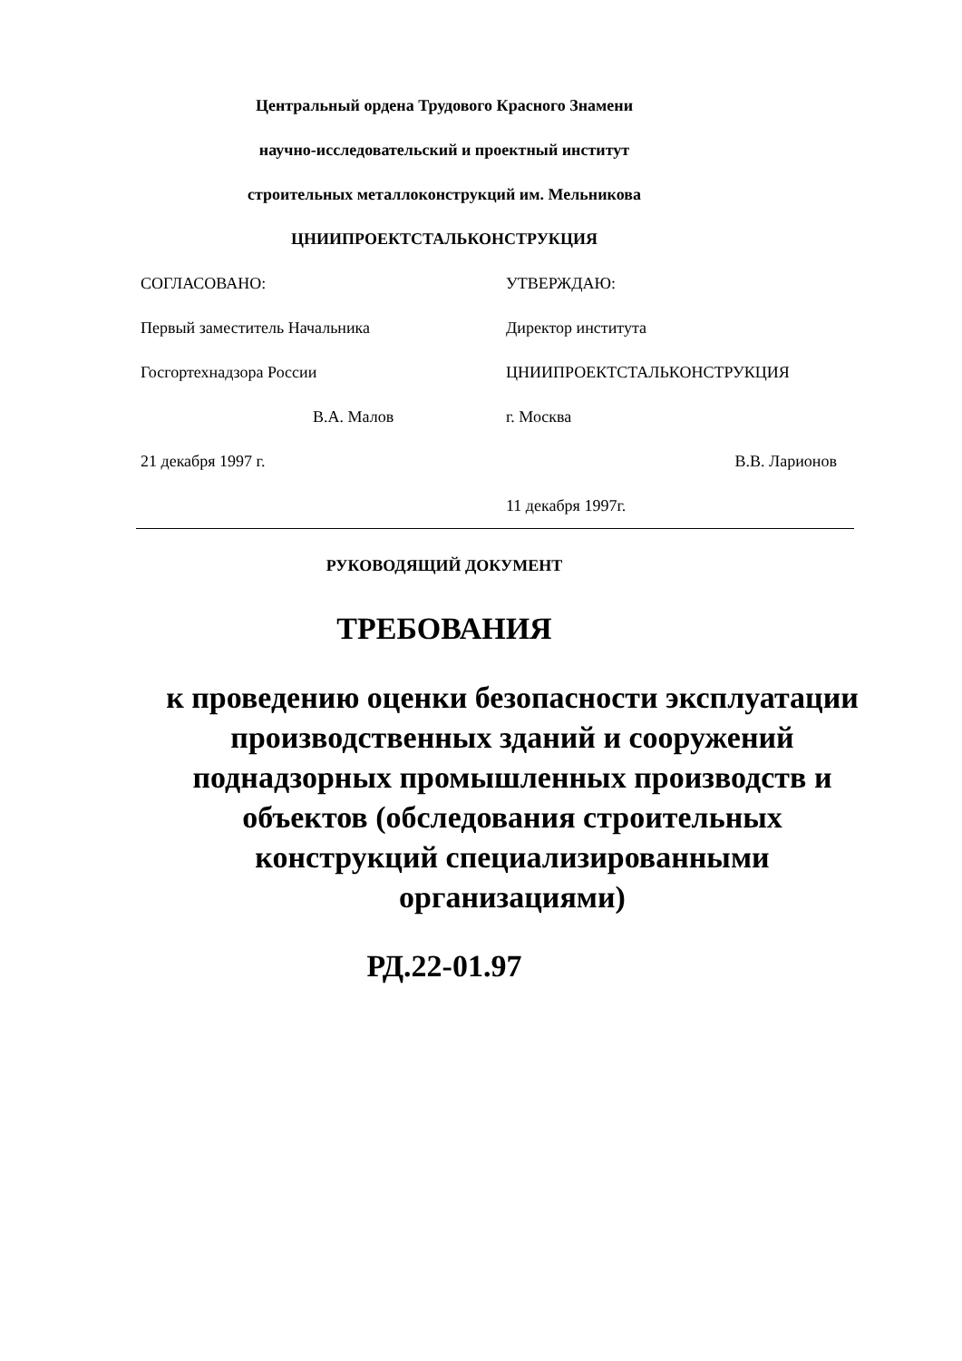Центральный ордена Трудового Красного Знамени
научно-исследовательский и проектный институт
строительных металлоконструкций им. Мельникова
ЦНИИПРОЕКТСТАЛЬКОНСТРУКЦИЯ
СОГЛАСОВАНО:
УТВЕРЖДАЮ:
Первый заместитель Начальника
Директор института
Госгортехнадзора России
ЦНИИПРОЕКТСТАЛЬКОНСТРУКЦИЯ
В.А. Малов
г. Москва
21 декабря 1997 г.
В.В. Ларионов
11 декабря 1997г.
РУКОВОДЯЩИЙ ДОКУМЕНТ
ТРЕБОВАНИЯ
к проведению оценки безопасности эксплуатации производственных зданий и сооружений поднадзорных промышленных производств и объектов (обследования строительных конструкций специализированными организациями)
РД.22-01.97